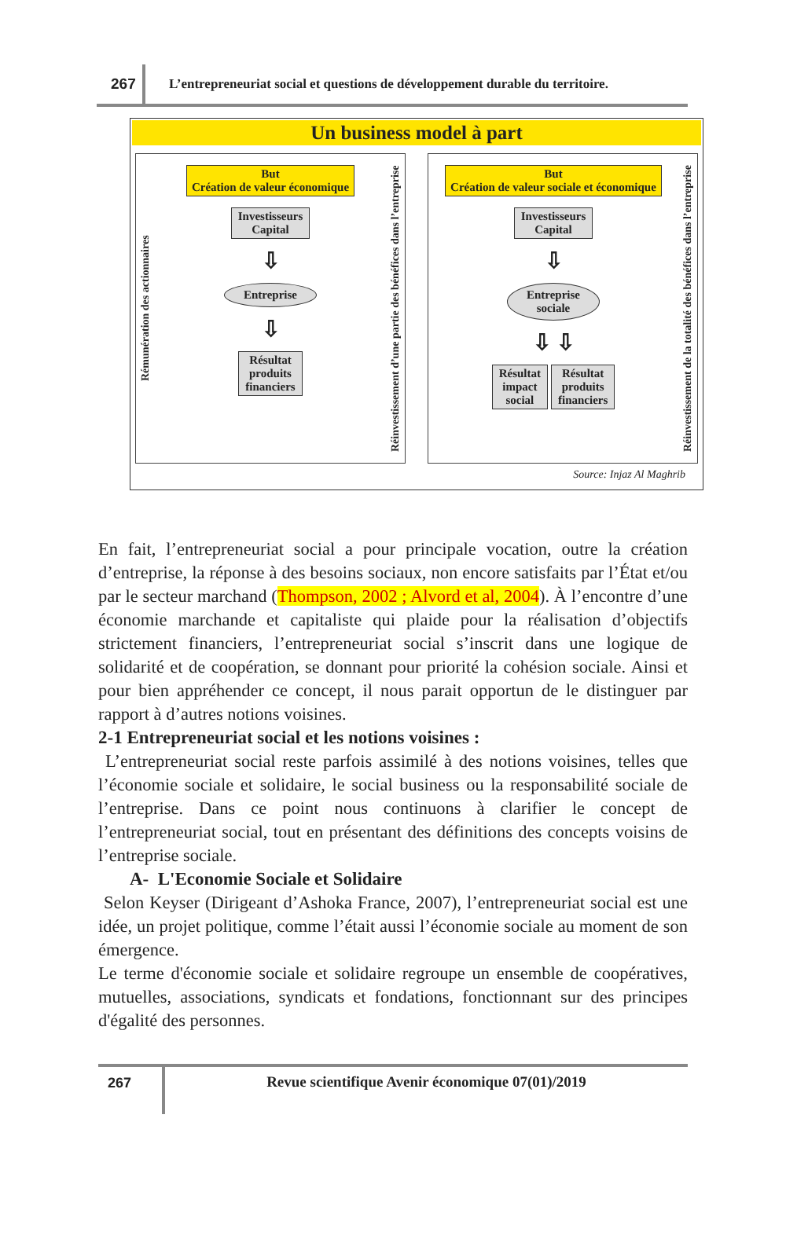267
L’entrepreneuriat social et questions de développement durable du territoire.
Un business model à part
Rémunération des actionnaires
But
Création de valeur économique
Investisseurs
Capital
⇩
Entreprise
⇩
Résultat
produits
financiers
Réinvestissement d’une partie des bénéfices dans l’entreprise
But
Création de valeur sociale et économique
Investisseurs
Capital
⇩
Entreprise
sociale
⇩ ⇩
Résultat
impact
social
Résultat
produits
financiers
Réinvestissement de la totalité des bénéfices dans l’entreprise
Source: Injaz Al Maghrib
En fait, l’entrepreneuriat social a pour principale vocation, outre la création d’entreprise, la réponse à des besoins sociaux, non encore satisfaits par l’État et/ou par le secteur marchand (Thompson, 2002 ; Alvord et al, 2004). À l’encontre d’une économie marchande et capitaliste qui plaide pour la réalisation d’objectifs strictement financiers, l’entrepreneuriat social s’inscrit dans une logique de solidarité et de coopération, se donnant pour priorité la cohésion sociale. Ainsi et pour bien appréhender ce concept, il nous parait opportun de le distinguer par rapport à d’autres notions voisines.
2-1 Entrepreneuriat social et les notions voisines :
L’entrepreneuriat social reste parfois assimilé à des notions voisines, telles que l’économie sociale et solidaire, le social business ou la responsabilité sociale de l’entreprise. Dans ce point nous continuons à clarifier le concept de l’entrepreneuriat social, tout en présentant des définitions des concepts voisins de l’entreprise sociale.
A- L'Economie Sociale et Solidaire
Selon Keyser (Dirigeant d’Ashoka France, 2007), l’entrepreneuriat social est une idée, un projet politique, comme l’était aussi l’économie sociale au moment de son émergence.
Le terme d'économie sociale et solidaire regroupe un ensemble de coopératives, mutuelles, associations, syndicats et fondations, fonctionnant sur des principes d'égalité des personnes.
267 Revue scientifique Avenir économique 07(01)/2019